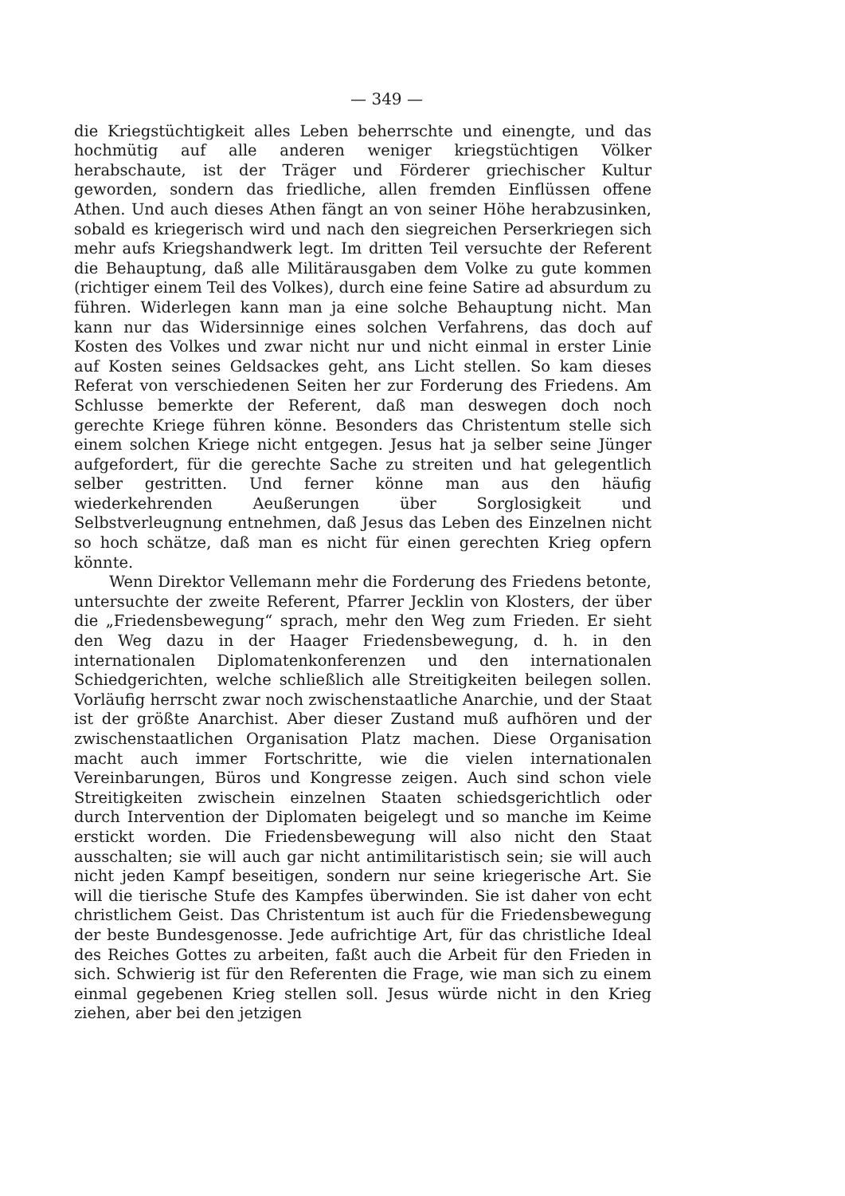— 349 —
die Kriegstüchtigkeit alles Leben beherrschte und einengte, und das hochmütig auf alle anderen weniger kriegstüchtigen Völker herabschaute, ist der Träger und Förderer griechischer Kultur geworden, sondern das friedliche, allen fremden Einflüssen offene Athen. Und auch dieses Athen fängt an von seiner Höhe herabzusinken, sobald es kriegerisch wird und nach den siegreichen Perserkriegen sich mehr aufs Kriegshandwerk legt. Im dritten Teil versuchte der Referent die Behauptung, daß alle Militärausgaben dem Volke zu gute kommen (richtiger einem Teil des Volkes), durch eine feine Satire ad absurdum zu führen. Widerlegen kann man ja eine solche Behauptung nicht. Man kann nur das Widersinnige eines solchen Verfahrens, das doch auf Kosten des Volkes und zwar nicht nur und nicht einmal in erster Linie auf Kosten seines Geldsackes geht, ans Licht stellen. So kam dieses Referat von verschiedenen Seiten her zur Forderung des Friedens. Am Schlusse bemerkte der Referent, daß man deswegen doch noch gerechte Kriege führen könne. Besonders das Christentum stelle sich einem solchen Kriege nicht entgegen. Jesus hat ja selber seine Jünger aufgefordert, für die gerechte Sache zu streiten und hat gelegentlich selber gestritten. Und ferner könne man aus den häufig wiederkehrenden Aeußerungen über Sorglosigkeit und Selbstverleugnung entnehmen, daß Jesus das Leben des Einzelnen nicht so hoch schätze, daß man es nicht für einen gerechten Krieg opfern könnte.
Wenn Direktor Vellemann mehr die Forderung des Friedens betonte, untersuchte der zweite Referent, Pfarrer Jecklin von Klosters, der über die „Friedensbewegung“ sprach, mehr den Weg zum Frieden. Er sieht den Weg dazu in der Haager Friedensbewegung, d. h. in den internationalen Diplomatenkonferenzen und den internationalen Schiedgerichten, welche schließlich alle Streitigkeiten beilegen sollen. Vorläufig herrscht zwar noch zwischenstaatliche Anarchie, und der Staat ist der größte Anarchist. Aber dieser Zustand muß aufhören und der zwischenstaatlichen Organisation Platz machen. Diese Organisation macht auch immer Fortschritte, wie die vielen internationalen Vereinbarungen, Büros und Kongresse zeigen. Auch sind schon viele Streitigkeiten zwischein einzelnen Staaten schiedsgerichtlich oder durch Intervention der Diplomaten beigelegt und so manche im Keime erstickt worden. Die Friedensbewegung will also nicht den Staat ausschalten; sie will auch gar nicht antimilitaristisch sein; sie will auch nicht jeden Kampf beseitigen, sondern nur seine kriegerische Art. Sie will die tierische Stufe des Kampfes überwinden. Sie ist daher von echt christlichem Geist. Das Christentum ist auch für die Friedensbewegung der beste Bundesgenosse. Jede aufrichtige Art, für das christliche Ideal des Reiches Gottes zu arbeiten, faßt auch die Arbeit für den Frieden in sich. Schwierig ist für den Referenten die Frage, wie man sich zu einem einmal gegebenen Krieg stellen soll. Jesus würde nicht in den Krieg ziehen, aber bei den jetzigen